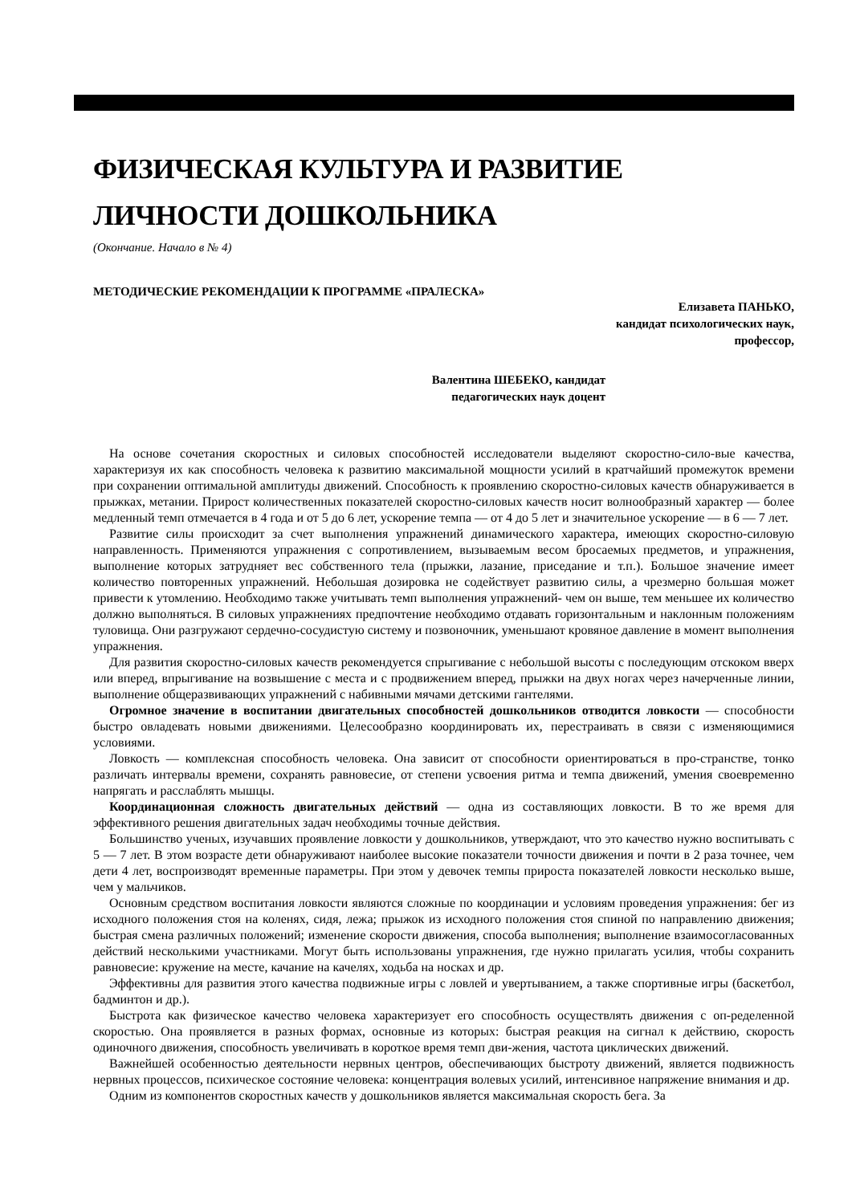ФИЗИЧЕСКАЯ КУЛЬТУРА И РАЗВИТИЕ ЛИЧНОСТИ ДОШКОЛЬНИКА
(Окончание. Начало в № 4)
МЕТОДИЧЕСКИЕ РЕКОМЕНДАЦИИ К ПРОГРАММЕ «ПРАЛЕСКА»
Елизавета ПАНЬКО,
кандидат психологических наук,
профессор,
Валентина ШЕБЕКО, кандидат
педагогических наук доцент
На основе сочетания скоростных и силовых способностей исследователи выделяют скоростно-сило-вые качества, характеризуя их как способность человека к развитию максимальной мощности усилий в кратчайший промежуток времени при сохранении оптимальной амплитуды движений. Способность к проявлению скоростно-силовых качеств обнаруживается в прыжках, метании. Прирост количественных показателей скоростно-силовых качеств носит волнообразный характер — более медленный темп отмечается в 4 года и от 5 до 6 лет, ускорение темпа — от 4 до 5 лет и значительное ускорение — в 6 — 7 лет.
Развитие силы происходит за счет выполнения упражнений динамического характера, имеющих скоростно-силовую направленность. Применяются упражнения с сопротивлением, вызываемым весом бросаемых предметов, и упражнения, выполнение которых затрудняет вес собственного тела (прыжки, лазание, приседание и т.п.). Большое значение имеет количество повторенных упражнений. Небольшая дозировка не содействует развитию силы, а чрезмерно большая может привести к утомлению. Необходимо также учитывать темп выполнения упражнений- чем он выше, тем меньшее их количество должно выполняться. В силовых упражнениях предпочтение необходимо отдавать горизонтальным и наклонным положениям туловища. Они разгружают сердечно-сосудистую систему и позвоночник, уменьшают кровяное давление в момент выполнения упражнения.
Для развития скоростно-силовых качеств рекомендуется спрыгивание с небольшой высоты с последующим отскоком вверх или вперед, впрыгивание на возвышение с места и с продвижением вперед, прыжки на двух ногах через начерченные линии, выполнение общеразвивающих упражнений с набивными мячами детскими гантелями.
Огромное значение в воспитании двигательных способностей дошкольников отводится ловкости — способности быстро овладевать новыми движениями. Целесообразно координировать их, перестраивать в связи с изменяющимися условиями.
Ловкость — комплексная способность человека. Она зависит от способности ориентироваться в про-странстве, тонко различать интервалы времени, сохранять равновесие, от степени усвоения ритма и темпа движений, умения своевременно напрягать и расслаблять мышцы.
Координационная сложность двигательных действий — одна из составляющих ловкости. В то же время для эффективного решения двигательных задач необходимы точные действия.
Большинство ученых, изучавших проявление ловкости у дошкольников, утверждают, что это качество нужно воспитывать с 5 — 7 лет. В этом возрасте дети обнаруживают наиболее высокие показатели точности движения и почти в 2 раза точнее, чем дети 4 лет, воспроизводят временные параметры. При этом у девочек темпы прироста показателей ловкости несколько выше, чем у мальчиков.
Основным средством воспитания ловкости являются сложные по координации и условиям проведения упражнения: бег из исходного положения стоя на коленях, сидя, лежа; прыжок из исходного положения стоя спиной по направлению движения; быстрая смена различных положений; изменение скорости движения, способа выполнения; выполнение взаимосогласованных действий несколькими участниками. Могут быть использованы упражнения, где нужно прилагать усилия, чтобы сохранить равновесие: кружение на месте, качание на качелях, ходьба на носках и др.
Эффективны для развития этого качества подвижные игры с ловлей и увертыванием, а также спортивные игры (баскетбол, бадминтон и др.).
Быстрота как физическое качество человека характеризует его способность осуществлять движения с оп-ределенной скоростью. Она проявляется в разных формах, основные из которых: быстрая реакция на сигнал к действию, скорость одиночного движения, способность увеличивать в короткое время темп дви-жения, частота циклических движений.
Важнейшей особенностью деятельности нервных центров, обеспечивающих быстроту движений, является подвижность нервных процессов, психическое состояние человека: концентрация волевых усилий, интенсивное напряжение внимания и др.
Одним из компонентов скоростных качеств у дошкольников является максимальная скорость бега. За